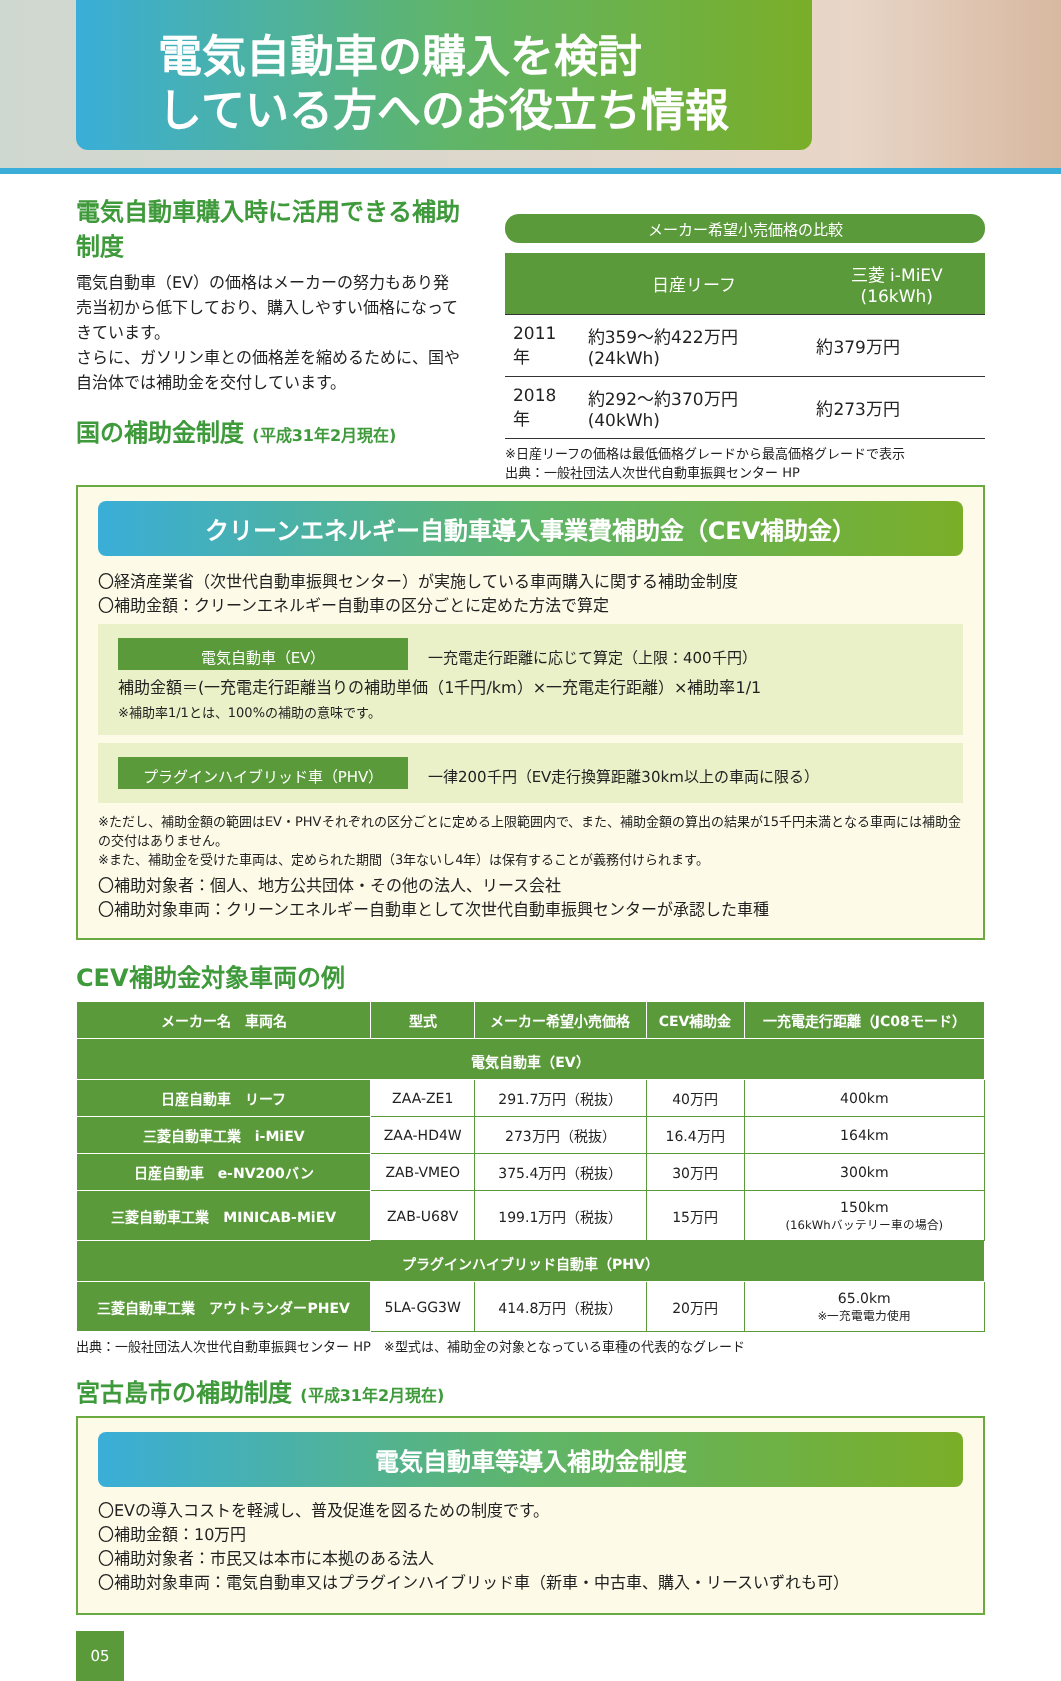電気自動車の購入を検討
している方へのお役立ち情報
電気自動車購入時に活用できる補助制度
電気自動車（EV）の価格はメーカーの努力もあり発売当初から低下しており、購入しやすい価格になってきています。
さらに、ガソリン車との価格差を縮めるために、国や自治体では補助金を交付しています。
国の補助金制度 (平成31年2月現在)
メーカー希望小売価格の比較
| | 日産リーフ | 三菱 i-MiEV (16kWh) |
| --- | --- | --- |
| 2011年 | 約359～約422万円 (24kWh) | 約379万円 |
| 2018年 | 約292～約370万円 (40kWh) | 約273万円 |
※日産リーフの価格は最低価格グレードから最高価格グレードで表示
出典：一般社団法人次世代自動車振興センター HP
クリーンエネルギー自動車導入事業費補助金（CEV補助金）
〇経済産業省（次世代自動車振興センター）が実施している車両購入に関する補助金制度
〇補助金額：クリーンエネルギー自動車の区分ごとに定めた方法で算定
電気自動車（EV） 一充電走行距離に応じて算定（上限：400千円）
補助金額＝(一充電走行距離当りの補助単価（1千円/km）×一充電走行距離）×補助率1/1
※補助率1/1とは、100%の補助の意味です。
プラグインハイブリッド車（PHV） 一律200千円（EV走行換算距離30km以上の車両に限る）
※ただし、補助金額の範囲はEV・PHVそれぞれの区分ごとに定める上限範囲内で、また、補助金額の算出の結果が15千円未満となる車両には補助金の交付はありません。
※また、補助金を受けた車両は、定められた期間（3年ないし4年）は保有することが義務付けられます。
〇補助対象者：個人、地方公共団体・その他の法人、リース会社
〇補助対象車両：クリーンエネルギー自動車として次世代自動車振興センターが承認した車種
CEV補助金対象車両の例
| メーカー名 車両名 | 型式 | メーカー希望小売価格 | CEV補助金 | 一充電走行距離（JC08モード） |
| --- | --- | --- | --- | --- |
| 電気自動車（EV） | | | | |
| 日産自動車 リーフ | ZAA-ZE1 | 291.7万円（税抜） | 40万円 | 400km |
| 三菱自動車工業 i-MiEV | ZAA-HD4W | 273万円（税抜） | 16.4万円 | 164km |
| 日産自動車 e-NV200バン | ZAB-VMEO | 375.4万円（税抜） | 30万円 | 300km |
| 三菱自動車工業 MINICAB-MiEV | ZAB-U68V | 199.1万円（税抜） | 15万円 | 150km (16kWhバッテリー車の場合) |
| プラグインハイブリッド自動車（PHV） | | | | |
| 三菱自動車工業 アウトランダーPHEV | 5LA-GG3W | 414.8万円（税抜） | 20万円 | 65.0km ※一充電電力使用 |
出典：一般社団法人次世代自動車振興センター HP　※型式は、補助金の対象となっている車種の代表的なグレード
宮古島市の補助制度 (平成31年2月現在)
電気自動車等導入補助金制度
〇EVの導入コストを軽減し、普及促進を図るための制度です。
〇補助金額：10万円
〇補助対象者：市民又は本市に本拠のある法人
〇補助対象車両：電気自動車又はプラグインハイブリッド車（新車・中古車、購入・リースいずれも可）
05